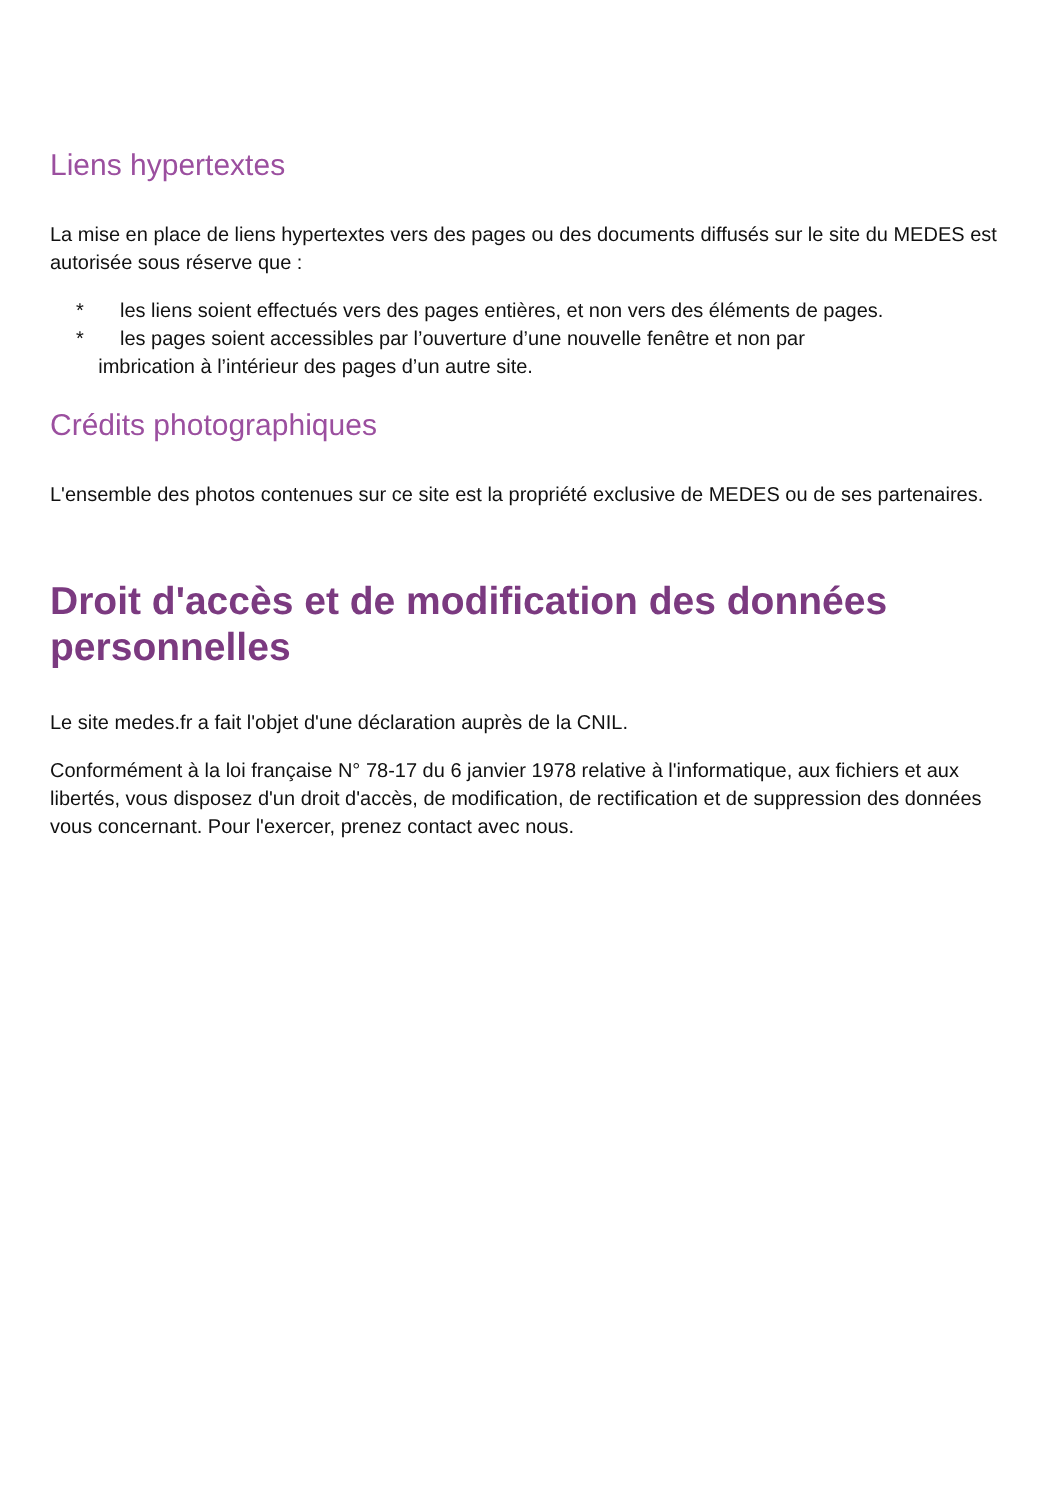Liens hypertextes
La mise en place de liens hypertextes vers des pages ou des documents diffusés sur le site du MEDES est autorisée sous réserve que :
* les liens soient effectués vers des pages entières, et non vers des éléments de pages.
* les pages soient accessibles par l’ouverture d’une nouvelle fenêtre et non par
imbrication à l’intérieur des pages d’un autre site.
Crédits photographiques
L'ensemble des photos contenues sur ce site est la propriété exclusive de MEDES ou de ses partenaires.
Droit d'accès et de modification des données personnelles
Le site medes.fr a fait l'objet d'une déclaration auprès de la CNIL.
Conformément à la loi française N° 78-17 du 6 janvier 1978 relative à l'informatique, aux fichiers et aux libertés, vous disposez d'un droit d'accès, de modification, de rectification et de suppression des données vous concernant. Pour l'exercer, prenez contact avec nous.